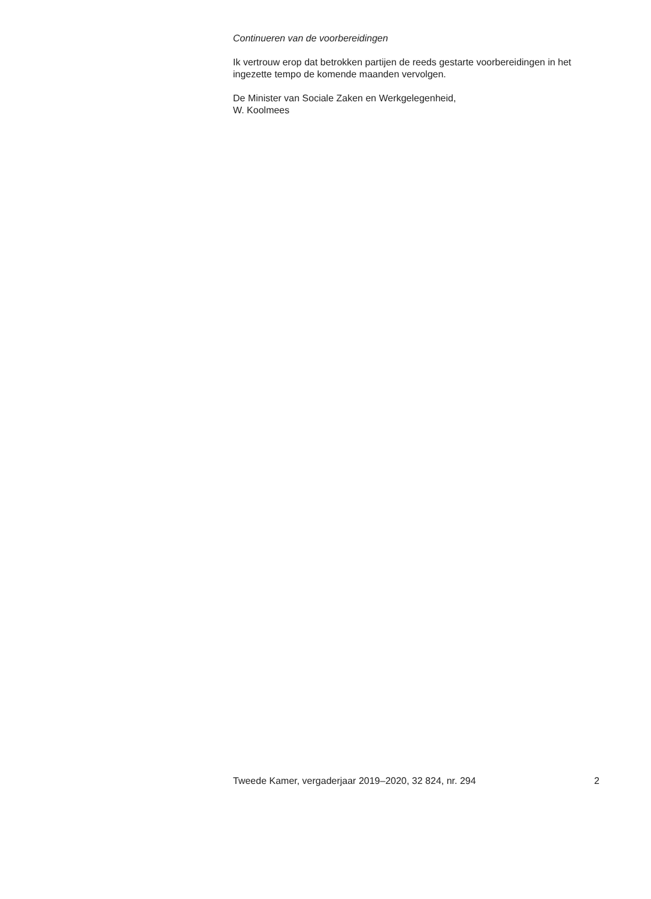Continueren van de voorbereidingen
Ik vertrouw erop dat betrokken partijen de reeds gestarte voorbereidingen in het ingezette tempo de komende maanden vervolgen.
De Minister van Sociale Zaken en Werkgelegenheid,
W. Koolmees
Tweede Kamer, vergaderjaar 2019–2020, 32 824, nr. 294 2